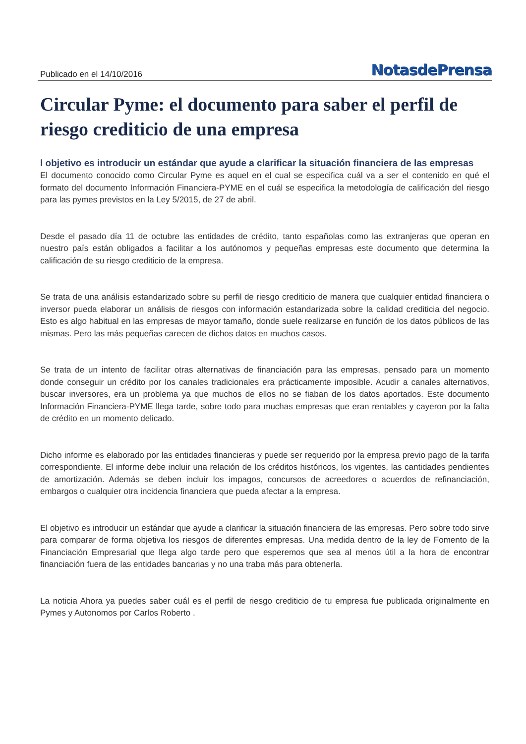Publicado en el 14/10/2016 NotasdePrensa
Circular Pyme: el documento para saber el perfil de riesgo crediticio de una empresa
l objetivo es introducir un estándar que ayude a clarificar la situación financiera de las empresas
El documento conocido como Circular Pyme es aquel en el cual se especifica cuál va a ser el contenido en qué el formato del documento Información Financiera-PYME en el cuál se especifica la metodología de calificación del riesgo para las pymes previstos en la Ley 5/2015, de 27 de abril.
Desde el pasado día 11 de octubre las entidades de crédito, tanto españolas como las extranjeras que operan en nuestro país están obligados a facilitar a los autónomos y pequeñas empresas este documento que determina la calificación de su riesgo crediticio de la empresa.
Se trata de una análisis estandarizado sobre su perfil de riesgo crediticio de manera que cualquier entidad financiera o inversor pueda elaborar un análisis de riesgos con información estandarizada sobre la calidad crediticia del negocio. Esto es algo habitual en las empresas de mayor tamaño, donde suele realizarse en función de los datos públicos de las mismas. Pero las más pequeñas carecen de dichos datos en muchos casos.
Se trata de un intento de facilitar otras alternativas de financiación para las empresas, pensado para un momento donde conseguir un crédito por los canales tradicionales era prácticamente imposible. Acudir a canales alternativos, buscar inversores, era un problema ya que muchos de ellos no se fiaban de los datos aportados. Este documento Información Financiera-PYME llega tarde, sobre todo para muchas empresas que eran rentables y cayeron por la falta de crédito en un momento delicado.
Dicho informe es elaborado por las entidades financieras y puede ser requerido por la empresa previo pago de la tarifa correspondiente. El informe debe incluir una relación de los créditos históricos, los vigentes, las cantidades pendientes de amortización. Además se deben incluir los impagos, concursos de acreedores o acuerdos de refinanciación, embargos o cualquier otra incidencia financiera que pueda afectar a la empresa.
El objetivo es introducir un estándar que ayude a clarificar la situación financiera de las empresas. Pero sobre todo sirve para comparar de forma objetiva los riesgos de diferentes empresas. Una medida dentro de la ley de Fomento de la Financiación Empresarial que llega algo tarde pero que esperemos que sea al menos útil a la hora de encontrar financiación fuera de las entidades bancarias y no una traba más para obtenerla.
La noticia Ahora ya puedes saber cuál es el perfil de riesgo crediticio de tu empresa fue publicada originalmente en Pymes y Autonomos por Carlos Roberto .